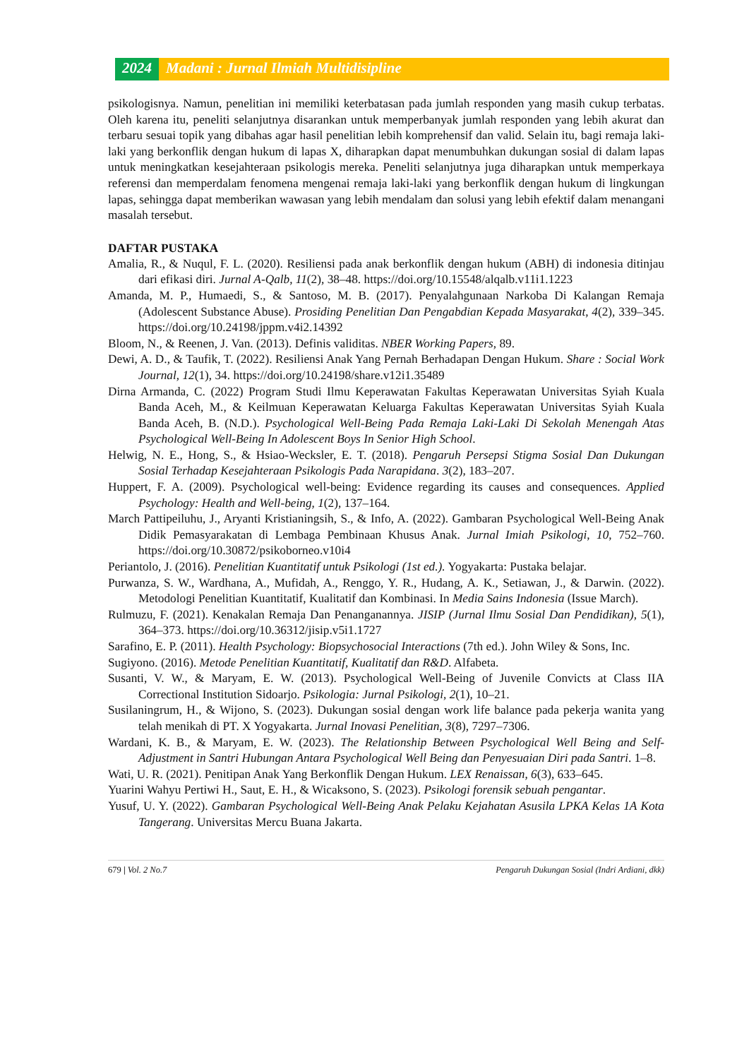2024 Madani : Jurnal Ilmiah Multidisipline
psikologisnya. Namun, penelitian ini memiliki keterbatasan pada jumlah responden yang masih cukup terbatas. Oleh karena itu, peneliti selanjutnya disarankan untuk memperbanyak jumlah responden yang lebih akurat dan terbaru sesuai topik yang dibahas agar hasil penelitian lebih komprehensif dan valid. Selain itu, bagi remaja laki-laki yang berkonflik dengan hukum di lapas X, diharapkan dapat menumbuhkan dukungan sosial di dalam lapas untuk meningkatkan kesejahteraan psikologis mereka. Peneliti selanjutnya juga diharapkan untuk memperkaya referensi dan memperdalam fenomena mengenai remaja laki-laki yang berkonflik dengan hukum di lingkungan lapas, sehingga dapat memberikan wawasan yang lebih mendalam dan solusi yang lebih efektif dalam menangani masalah tersebut.
DAFTAR PUSTAKA
Amalia, R., & Nuqul, F. L. (2020). Resiliensi pada anak berkonflik dengan hukum (ABH) di indonesia ditinjau dari efikasi diri. Jurnal A-Qalb, 11(2), 38–48. https://doi.org/10.15548/alqalb.v11i1.1223
Amanda, M. P., Humaedi, S., & Santoso, M. B. (2017). Penyalahgunaan Narkoba Di Kalangan Remaja (Adolescent Substance Abuse). Prosiding Penelitian Dan Pengabdian Kepada Masyarakat, 4(2), 339–345. https://doi.org/10.24198/jppm.v4i2.14392
Bloom, N., & Reenen, J. Van. (2013). Definis validitas. NBER Working Papers, 89.
Dewi, A. D., & Taufik, T. (2022). Resiliensi Anak Yang Pernah Berhadapan Dengan Hukum. Share : Social Work Journal, 12(1), 34. https://doi.org/10.24198/share.v12i1.35489
Dirna Armanda, C. (2022) Program Studi Ilmu Keperawatan Fakultas Keperawatan Universitas Syiah Kuala Banda Aceh, M., & Keilmuan Keperawatan Keluarga Fakultas Keperawatan Universitas Syiah Kuala Banda Aceh, B. (N.D.). Psychological Well-Being Pada Remaja Laki-Laki Di Sekolah Menengah Atas Psychological Well-Being In Adolescent Boys In Senior High School.
Helwig, N. E., Hong, S., & Hsiao-Wecksler, E. T. (2018). Pengaruh Persepsi Stigma Sosial Dan Dukungan Sosial Terhadap Kesejahteraan Psikologis Pada Narapidana. 3(2), 183–207.
Huppert, F. A. (2009). Psychological well-being: Evidence regarding its causes and consequences. Applied Psychology: Health and Well-being, 1(2), 137–164.
March Pattipeiluhu, J., Aryanti Kristianingsih, S., & Info, A. (2022). Gambaran Psychological Well-Being Anak Didik Pemasyarakatan di Lembaga Pembinaan Khusus Anak. Jurnal Imiah Psikologi, 10, 752–760. https://doi.org/10.30872/psikoborneo.v10i4
Periantolo, J. (2016). Penelitian Kuantitatif untuk Psikologi (1st ed.). Yogyakarta: Pustaka belajar.
Purwanza, S. W., Wardhana, A., Mufidah, A., Renggo, Y. R., Hudang, A. K., Setiawan, J., & Darwin. (2022). Metodologi Penelitian Kuantitatif, Kualitatif dan Kombinasi. In Media Sains Indonesia (Issue March).
Rulmuzu, F. (2021). Kenakalan Remaja Dan Penanganannya. JISIP (Jurnal Ilmu Sosial Dan Pendidikan), 5(1), 364–373. https://doi.org/10.36312/jisip.v5i1.1727
Sarafino, E. P. (2011). Health Psychology: Biopsychosocial Interactions (7th ed.). John Wiley & Sons, Inc.
Sugiyono. (2016). Metode Penelitian Kuantitatif, Kualitatif dan R&D. Alfabeta.
Susanti, V. W., & Maryam, E. W. (2013). Psychological Well-Being of Juvenile Convicts at Class IIA Correctional Institution Sidoarjo. Psikologia: Jurnal Psikologi, 2(1), 10–21.
Susilaningrum, H., & Wijono, S. (2023). Dukungan sosial dengan work life balance pada pekerja wanita yang telah menikah di PT. X Yogyakarta. Jurnal Inovasi Penelitian, 3(8), 7297–7306.
Wardani, K. B., & Maryam, E. W. (2023). The Relationship Between Psychological Well Being and Self- Adjustment in Santri Hubungan Antara Psychological Well Being dan Penyesuaian Diri pada Santri. 1–8.
Wati, U. R. (2021). Penitipan Anak Yang Berkonflik Dengan Hukum. LEX Renaissan, 6(3), 633–645.
Yuarini Wahyu Pertiwi H., Saut, E. H., & Wicaksono, S. (2023). Psikologi forensik sebuah pengantar.
Yusuf, U. Y. (2022). Gambaran Psychological Well-Being Anak Pelaku Kejahatan Asusila LPKA Kelas 1A Kota Tangerang. Universitas Mercu Buana Jakarta.
679 | Vol. 2 No.7 Pengaruh Dukungan Sosial (Indri Ardiani, dkk)